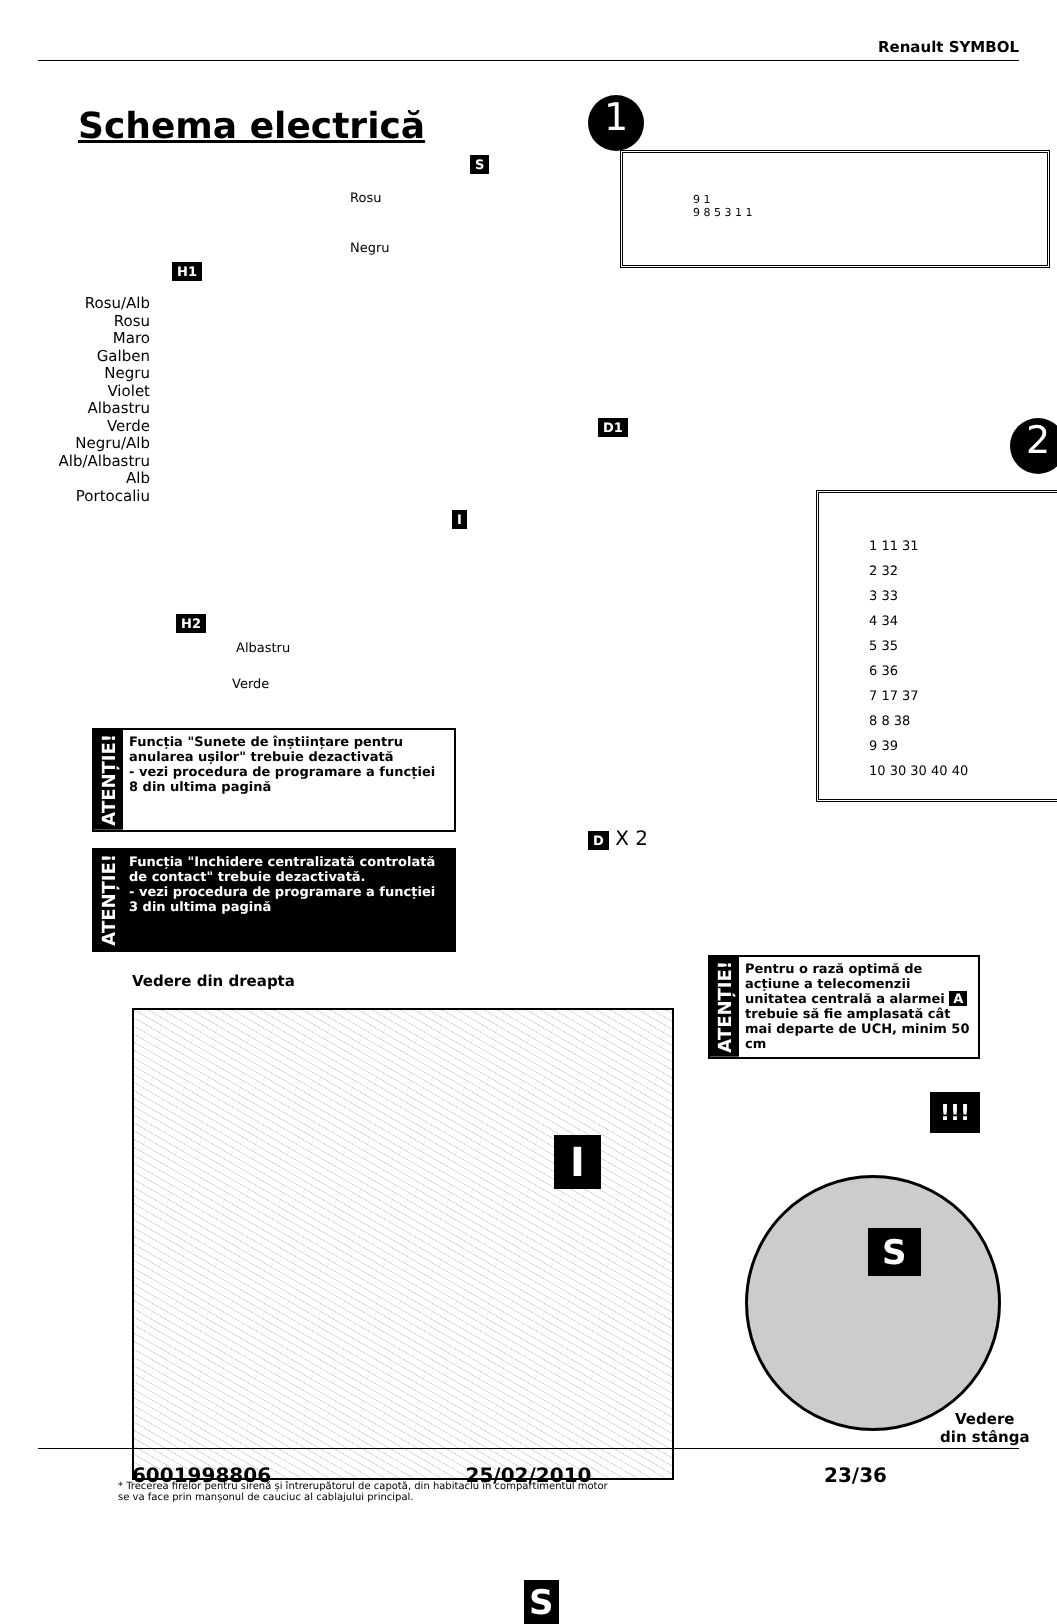Renault SYMBOL
Schema electrică 1
2
S
Rosu
Negru
H1
Rosu/Alb
Rosu
Maro
Galben
Negru
Violet
Albastru
Verde
Negru/Alb
Alb/Albastru
Alb
Portocaliu
D1
I
H2
Albastru
Verde
1 11 31
2 32
3 33
4 34
5 35
6 36
7 17 37
8 8 38
9 39
10 30 30 40 40
9 1
9 8 5 3 1 1
ATENȚIE!
Funcția "Sunete de înștiințare pentru anularea ușilor" trebuie dezactivată
- vezi procedura de programare a funcției 8 din ultima pagină
ATENȚIE!
Funcția "Inchidere centralizată controlată de contact" trebuie dezactivată.
- vezi procedura de programare a funcției 3 din ultima pagină
D X 2
Vedere din dreapta
ATENȚIE!
Pentru o rază optimă de acțiune a telecomenzii unitatea centrală a alarmei A trebuie să fie amplasată cât mai departe de UCH, minim 50 cm
!!!
I
S
S
Vedere
din stânga
* Trecerea firelor pentru sirenă și întrerupătorul de capotă, din habitaclu în compartimentul motor
se va face prin manșonul de cauciuc al cablajului principal.
6001998806 25/02/2010 23/36